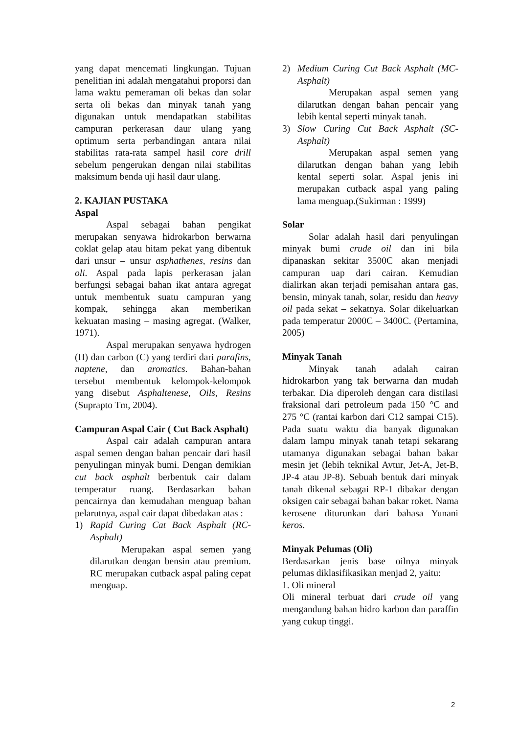yang dapat mencemati lingkungan. Tujuan penelitian ini adalah mengatahui proporsi dan lama waktu pemeraman oli bekas dan solar serta oli bekas dan minyak tanah yang digunakan untuk mendapatkan stabilitas campuran perkerasan daur ulang yang optimum serta perbandingan antara nilai stabilitas rata-rata sampel hasil core drill sebelum pengerukan dengan nilai stabilitas maksimum benda uji hasil daur ulang.
2. KAJIAN PUSTAKA
Aspal
Aspal sebagai bahan pengikat merupakan senyawa hidrokarbon berwarna coklat gelap atau hitam pekat yang dibentuk dari unsur – unsur asphathenes, resins dan oli. Aspal pada lapis perkerasan jalan berfungsi sebagai bahan ikat antara agregat untuk membentuk suatu campuran yang kompak, sehingga akan memberikan kekuatan masing – masing agregat. (Walker, 1971).
Aspal merupakan senyawa hydrogen (H) dan carbon (C) yang terdiri dari parafins, naptene, dan aromatics. Bahan-bahan tersebut membentuk kelompok-kelompok yang disebut Asphaltenese, Oils, Resins (Suprapto Tm, 2004).
Campuran Aspal Cair ( Cut Back Asphalt)
Aspal cair adalah campuran antara aspal semen dengan bahan pencair dari hasil penyulingan minyak bumi. Dengan demikian cut back asphalt berbentuk cair dalam temperatur ruang. Berdasarkan bahan pencairnya dan kemudahan menguap bahan pelarutnya, aspal cair dapat dibedakan atas :
1) Rapid Curing Cat Back Asphalt (RC-Asphalt)
Merupakan aspal semen yang dilarutkan dengan bensin atau premium. RC merupakan cutback aspal paling cepat menguap.
2) Medium Curing Cut Back Asphalt (MC-Asphalt)
Merupakan aspal semen yang dilarutkan dengan bahan pencair yang lebih kental seperti minyak tanah.
3) Slow Curing Cut Back Asphalt (SC-Asphalt)
Merupakan aspal semen yang dilarutkan dengan bahan yang lebih kental seperti solar. Aspal jenis ini merupakan cutback aspal yang paling lama menguap.(Sukirman : 1999)
Solar
Solar adalah hasil dari penyulingan minyak bumi crude oil dan ini bila dipanaskan sekitar 3500C akan menjadi campuran uap dari cairan. Kemudian dialirkan akan terjadi pemisahan antara gas, bensin, minyak tanah, solar, residu dan heavy oil pada sekat – sekatnya. Solar dikeluarkan pada temperatur 2000C – 3400C. (Pertamina, 2005)
Minyak Tanah
Minyak tanah adalah cairan hidrokarbon yang tak berwarna dan mudah terbakar. Dia diperoleh dengan cara distilasi fraksional dari petroleum pada 150 °C and 275 °C (rantai karbon dari C12 sampai C15). Pada suatu waktu dia banyak digunakan dalam lampu minyak tanah tetapi sekarang utamanya digunakan sebagai bahan bakar mesin jet (lebih teknikal Avtur, Jet-A, Jet-B, JP-4 atau JP-8). Sebuah bentuk dari minyak tanah dikenal sebagai RP-1 dibakar dengan oksigen cair sebagai bahan bakar roket. Nama kerosene diturunkan dari bahasa Yunani keros.
Minyak Pelumas (Oli)
Berdasarkan jenis base oilnya minyak pelumas diklasifikasikan menjad 2, yaitu:
1. Oli mineral
Oli mineral terbuat dari crude oil yang mengandung bahan hidro karbon dan paraffin yang cukup tinggi.
2